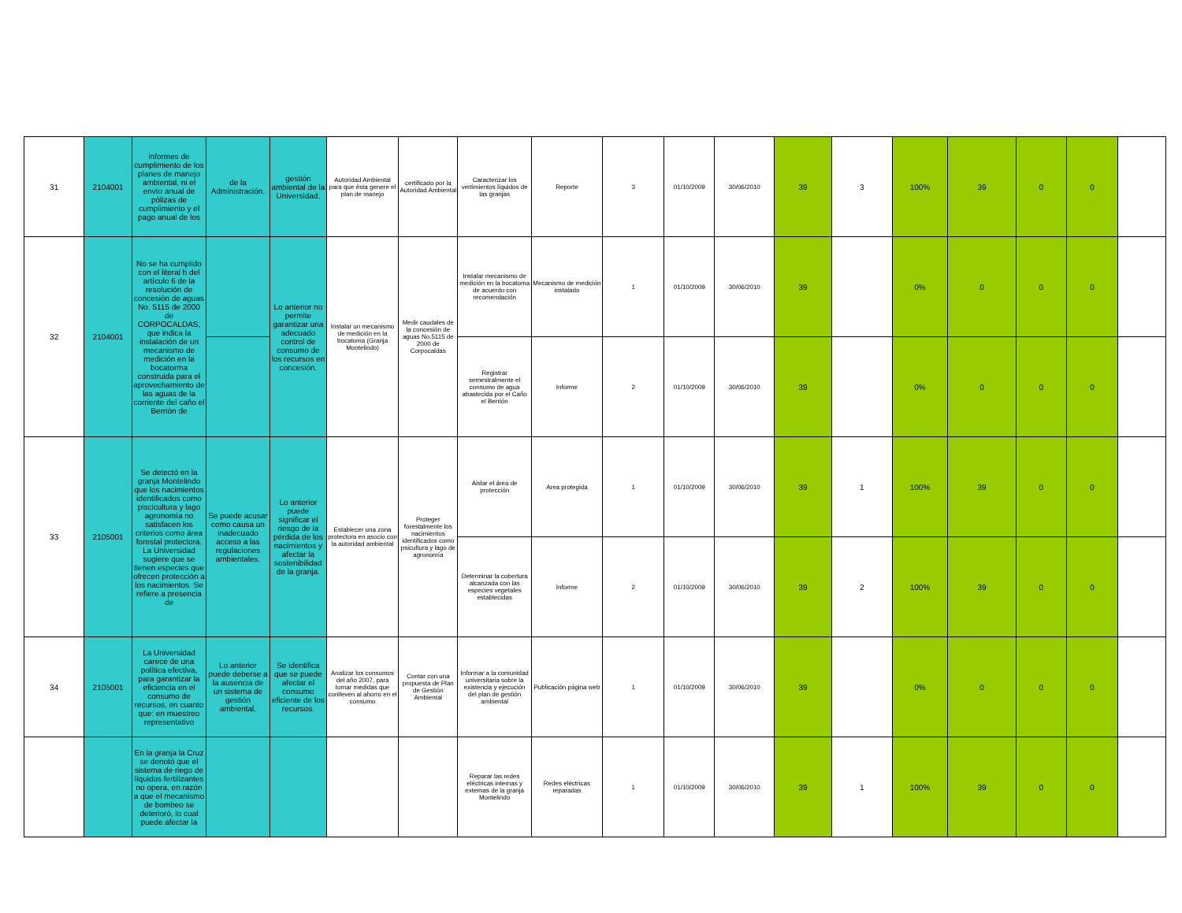| 31 | 2104001 | informes de cumplimiento de los planes de manejo ambiental, ni el envío anual de pólizas de cumplimiento y el pago anual de los | de la Administración. | gestión ambiental de la Universidad. | Autoridad Ambiental para que ésta genere el plan de manejo | certificado por la Autoridad Ambiental | Caracterizar los vertimientos líquidos de las granjas | Reporte | 3 | 01/10/2009 | 30/06/2010 | 39 | 3 | 100% | 39 | 0 | 0 | |
| 32 | 2104001 | No se ha cumplido con el literal h del artículo 6 de la resolución de concesión de aguas No. 5115 de 2000 de CORPOCALDAS, que indica la instalación de un mecanismo de medición en la bocatorma construida para el aprovechamiento de las aguas de la corriente del caño el Berrión de | | Lo anterior no permite garantizar una adecuado control de consumo de los recursos en concesión. | Instalar un mecanismo de medición en la bocatoma (Granja Montelindo) | Medir caudales de la concesión de aguas No.5115 de 2000 de Corpocaldas | Instalar mecanismo de medición en la bocatoma de acuerdo con recomendación | Mecanismo de medición instalado | 1 | 01/10/2009 | 30/06/2010 | 39 | | 0% | 0 | 0 | 0 | |
| | | | | | | | Registrar semestralmente el consumo de agua abastecida por el Caño el Berrión | Informe | 2 | 01/10/2009 | 30/06/2010 | 39 | | 0% | 0 | 0 | 0 | |
| 33 | 2105001 | Se detectó en la granja Montelindo que los nacimientos identificados como piscicultura y lago agronomía no satisfacen los criterios como área forestal protectora. La Universidad sugiere que se tienen especies que ofrecen protección a los nacimientos. Se refiere a presencia de | Se puede acusar como causa un inadecuado acceso a las regulaciones ambientales. | Lo anterior puede significar el riesgo de la pérdida de los nacimientos y afectar la sostenibilidad de la granja. | Establecer una zona protectora en asocio con la autoridad ambiental | Proteger forestalmente los nacimientos identificados como psicultura y lago de agronomía | Aislar el área de protección | Area protegida | 1 | 01/10/2009 | 30/06/2010 | 39 | 1 | 100% | 39 | 0 | 0 | |
| | | | | | | | Determinar la cobertura alcanzada con las especies vegetales establecidas | Informe | 2 | 01/10/2009 | 30/06/2010 | 39 | 2 | 100% | 39 | 0 | 0 | |
| 34 | 2105001 | La Universidad carece de una política efectiva, para garantizar la eficiencia en el consumo de recursos, en cuanto que: en muestreo representativo | Lo anterior puede deberse a la ausencia de un sistema de gestión ambiental. | Se identifica que se puede afectar el consumo eficiente de los recursos. | Analizar los consumos del año 2007, para tomar medidas que conlleven al ahorro en el consumo | Contar con una propuesta de Plan de Gestión Ambiental | Informar a la comunidad universitaria sobre la existencia y ejecución del plan de gestión ambiental | Publicación página web | 1 | 01/10/2009 | 30/06/2010 | 39 | | 0% | 0 | 0 | 0 | |
| | | En la granja la Cruz se denotó que el sistema de riego de líquidos fertilizantes no opera, en razón a que el mecanismo de bombeo se deterioró, lo cual puede afectar la | | | | | Reparar las redes eléctricas internas y externas de la granja Montelindo | Redes eléctricas reparadas | 1 | 01/10/2009 | 30/06/2010 | 39 | 1 | 100% | 39 | 0 | 0 | |